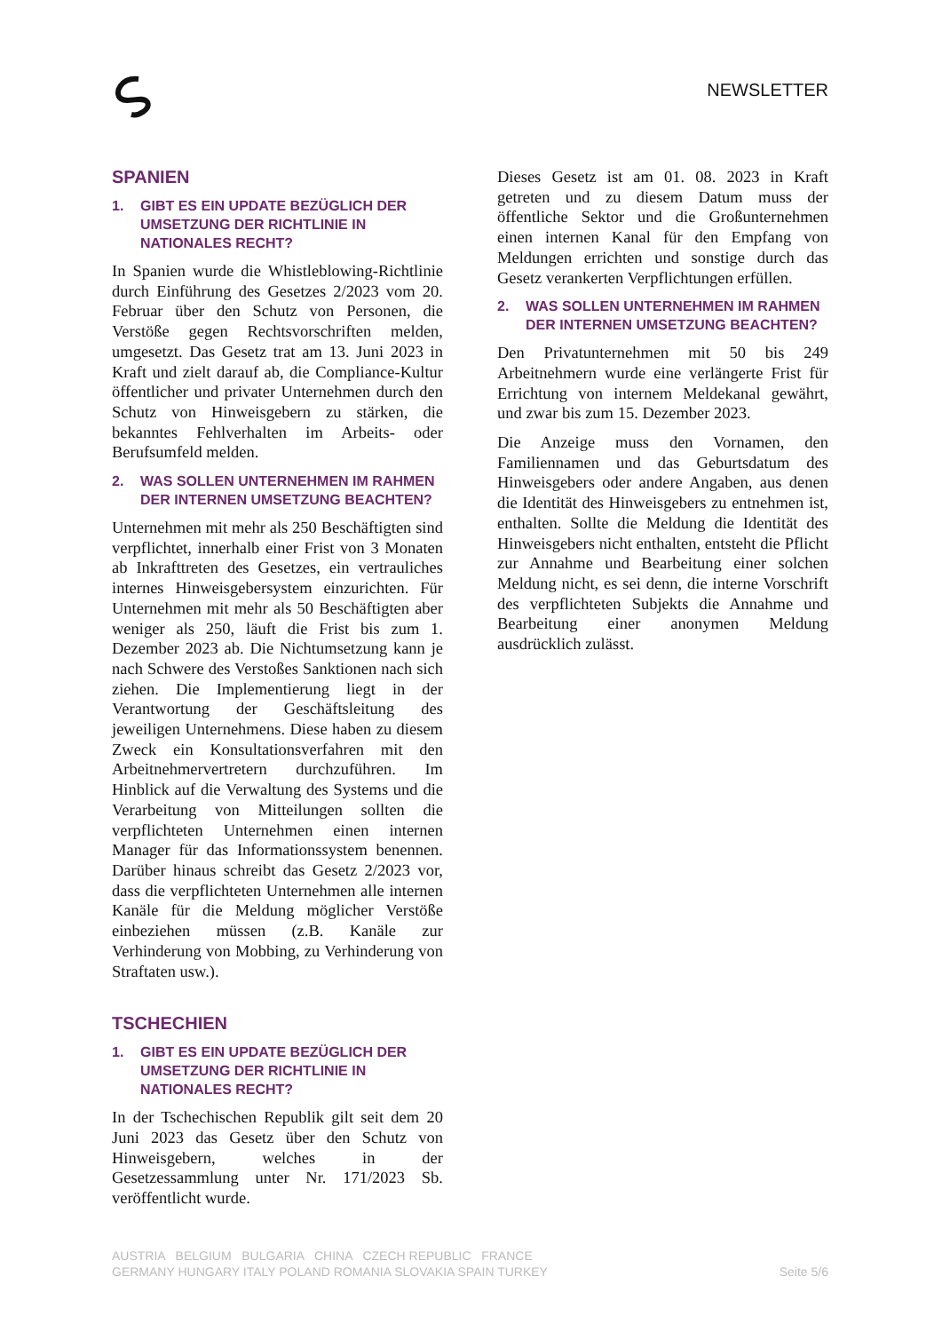NEWSLETTER
SPANIEN
1. GIBT ES EIN UPDATE BEZÜGLICH DER UMSETZUNG DER RICHTLINIE IN NATIONALES RECHT?
In Spanien wurde die Whistleblowing-Richtlinie durch Einführung des Gesetzes 2/2023 vom 20. Februar über den Schutz von Personen, die Verstöße gegen Rechtsvorschriften melden, umgesetzt. Das Gesetz trat am 13. Juni 2023 in Kraft und zielt darauf ab, die Compliance-Kultur öffentlicher und privater Unternehmen durch den Schutz von Hinweisgebern zu stärken, die bekanntes Fehlverhalten im Arbeits- oder Berufsumfeld melden.
2. WAS SOLLEN UNTERNEHMEN IM RAHMEN DER INTERNEN UMSETZUNG BEACHTEN?
Unternehmen mit mehr als 250 Beschäftigten sind verpflichtet, innerhalb einer Frist von 3 Monaten ab Inkrafttreten des Gesetzes, ein vertrauliches internes Hinweisgebersystem einzurichten. Für Unternehmen mit mehr als 50 Beschäftigten aber weniger als 250, läuft die Frist bis zum 1. Dezember 2023 ab. Die Nichtumsetzung kann je nach Schwere des Verstoßes Sanktionen nach sich ziehen. Die Implementierung liegt in der Verantwortung der Geschäftsleitung des jeweiligen Unternehmens. Diese haben zu diesem Zweck ein Konsultationsverfahren mit den Arbeitnehmervertretern durchzuführen. Im Hinblick auf die Verwaltung des Systems und die Verarbeitung von Mitteilungen sollten die verpflichteten Unternehmen einen internen Manager für das Informationssystem benennen. Darüber hinaus schreibt das Gesetz 2/2023 vor, dass die verpflichteten Unternehmen alle internen Kanäle für die Meldung möglicher Verstöße einbeziehen müssen (z.B. Kanäle zur Verhinderung von Mobbing, zu Verhinderung von Straftaten usw.).
TSCHECHIEN
1. GIBT ES EIN UPDATE BEZÜGLICH DER UMSETZUNG DER RICHTLINIE IN NATIONALES RECHT?
In der Tschechischen Republik gilt seit dem 20 Juni 2023 das Gesetz über den Schutz von Hinweisgebern, welches in der Gesetzessammlung unter Nr. 171/2023 Sb. veröffentlicht wurde.
Dieses Gesetz ist am 01. 08. 2023 in Kraft getreten und zu diesem Datum muss der öffentliche Sektor und die Großunternehmen einen internen Kanal für den Empfang von Meldungen errichten und sonstige durch das Gesetz verankerten Verpflichtungen erfüllen.
2. WAS SOLLEN UNTERNEHMEN IM RAHMEN DER INTERNEN UMSETZUNG BEACHTEN?
Den Privatunternehmen mit 50 bis 249 Arbeitnehmern wurde eine verlängerte Frist für Errichtung von internem Meldekanal gewährt, und zwar bis zum 15. Dezember 2023.
Die Anzeige muss den Vornamen, den Familiennamen und das Geburtsdatum des Hinweisgebers oder andere Angaben, aus denen die Identität des Hinweisgebers zu entnehmen ist, enthalten. Sollte die Meldung die Identität des Hinweisgebers nicht enthalten, entsteht die Pflicht zur Annahme und Bearbeitung einer solchen Meldung nicht, es sei denn, die interne Vorschrift des verpflichteten Subjekts die Annahme und Bearbeitung einer anonymen Meldung ausdrücklich zulässt.
AUSTRIA BELGIUM BULGARIA CHINA CZECH REPUBLIC FRANCE
GERMANY HUNGARY ITALY POLAND ROMANIA SLOVAKIA SPAIN TURKEY
Seite 5/6